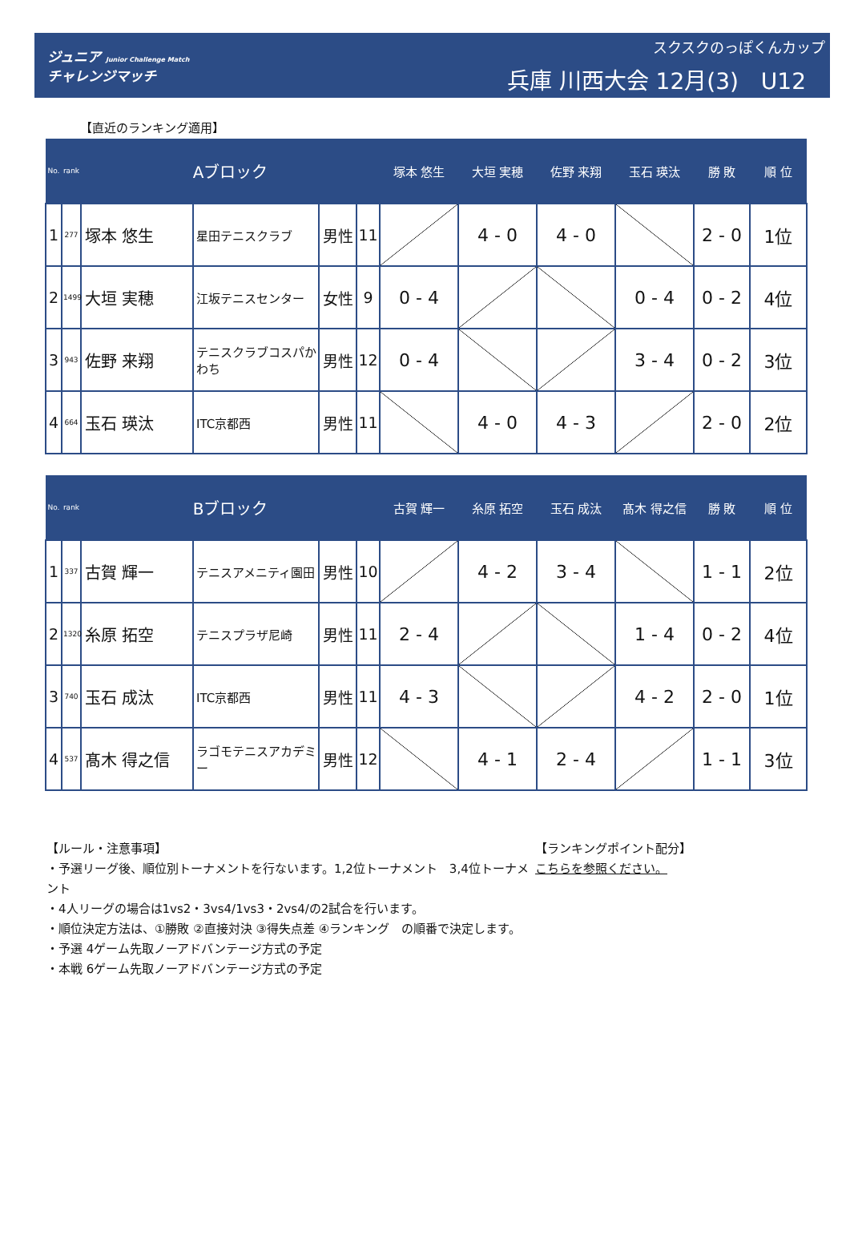ジュニア Junior Challenge Match
チャレンジマッチ
スクスクのっぽくんカップ
兵庫 川西大会 12月(3)　U12
【直近のランキング適用】
| No. | rank | Aブロック | | | | 塚本 悠生 | 大垣 実穂 | 佐野 来翔 | 玉石 瑛汰 | 勝 敗 | 順 位 |
| --- | --- | --- | --- | --- | --- | --- | --- | --- | --- | --- | --- |
| 1 | 277 | 塚本 悠生 | 星田テニスクラブ | 男性 | 11 | | 4 - 0 | 4 - 0 | | 2 - 0 | 1位 |
| 2 | 1499 | 大垣 実穂 | 江坂テニスセンター | 女性 | 9 | 0 - 4 | | | 0 - 4 | 0 - 2 | 4位 |
| 3 | 943 | 佐野 来翔 | テニスクラブコスパかわち | 男性 | 12 | 0 - 4 | | | 3 - 4 | 0 - 2 | 3位 |
| 4 | 664 | 玉石 瑛汰 | ITC京都西 | 男性 | 11 | | 4 - 0 | 4 - 3 | | 2 - 0 | 2位 |
| No. | rank | Bブロック | | | | 古賀 輝一 | 糸原 拓空 | 玉石 成汰 | 髙木 得之信 | 勝 敗 | 順 位 |
| --- | --- | --- | --- | --- | --- | --- | --- | --- | --- | --- | --- |
| 1 | 337 | 古賀 輝一 | テニスアメニティ園田 | 男性 | 10 | | 4 - 2 | 3 - 4 | | 1 - 1 | 2位 |
| 2 | 1320 | 糸原 拓空 | テニスプラザ尼崎 | 男性 | 11 | 2 - 4 | | | 1 - 4 | 0 - 2 | 4位 |
| 3 | 740 | 玉石 成汰 | ITC京都西 | 男性 | 11 | 4 - 3 | | | 4 - 2 | 2 - 0 | 1位 |
| 4 | 537 | 髙木 得之信 | ラゴモテニスアカデミー | 男性 | 12 | | 4 - 1 | 2 - 4 | | 1 - 1 | 3位 |
【ルール・注意事項】
・予選リーグ後、順位別トーナメントを行ないます。1,2位トーナメント　3,4位トーナメント
・4人リーグの場合は1vs2・3vs4/1vs3・2vs4/の2試合を行います。
・順位決定方法は、①勝敗 ②直接対決 ③得失点差 ④ランキング　の順番で決定します。
・予選 4ゲーム先取ノーアドバンテージ方式の予定
・本戦 6ゲーム先取ノーアドバンテージ方式の予定
【ランキングポイント配分】
こちらを参照ください。